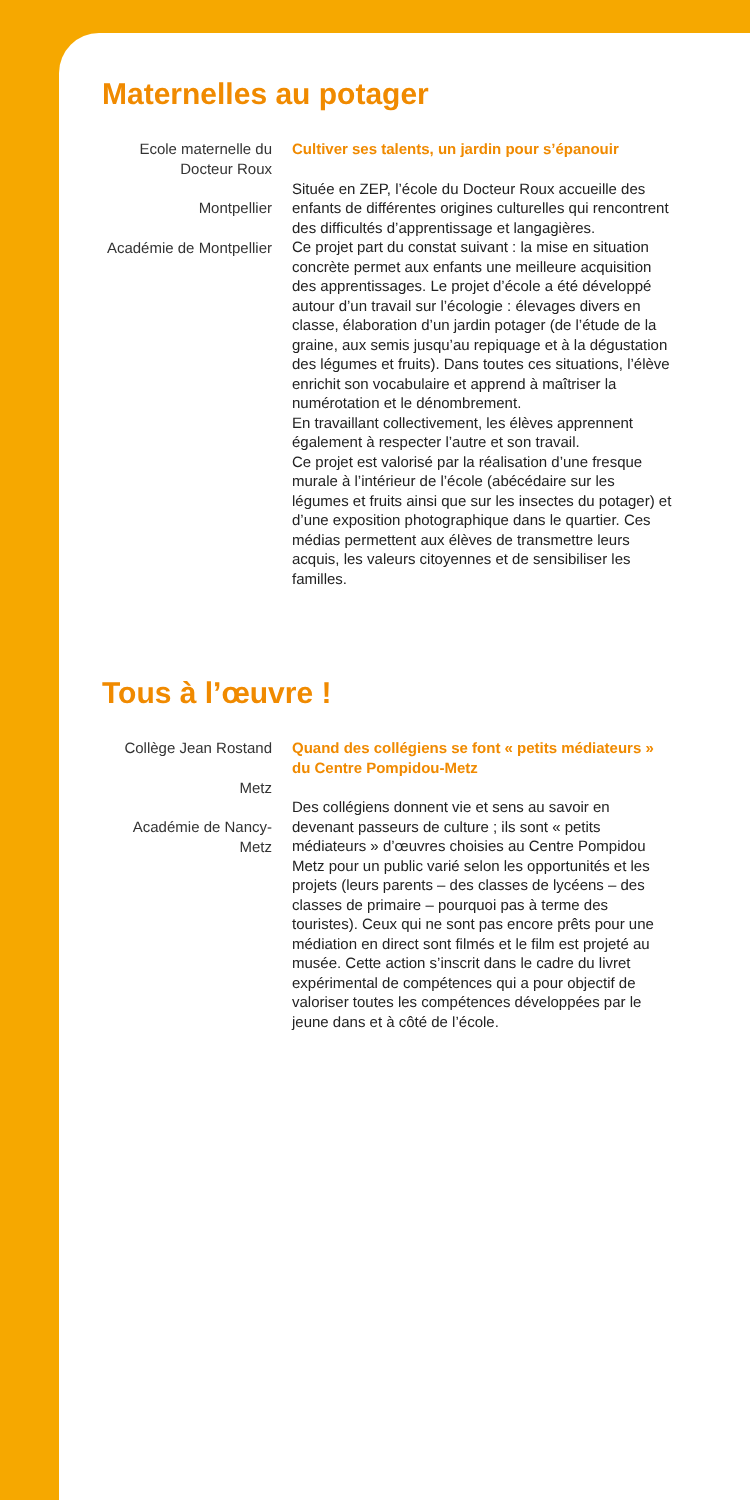Maternelles au potager
Ecole maternelle du Docteur Roux
Montpellier
Académie de Montpellier
Cultiver ses talents, un jardin pour s’épanouir
Située en ZEP, l’école du Docteur Roux accueille des enfants de différentes origines culturelles qui rencontrent des difficultés d’apprentissage et langagières.
Ce projet part du constat suivant : la mise en situation concrète permet aux enfants une meilleure acquisition des apprentissages. Le projet d’école a été développé autour d’un travail sur l’écologie : élevages divers en classe, élaboration d’un jardin potager (de l’étude de la graine, aux semis jusqu’au repiquage et à la dégustation des légumes et fruits). Dans toutes ces situations, l’élève enrichit son vocabulaire et apprend à maîtriser la numérotation et le dénombrement.
En travaillant collectivement, les élèves apprennent également à respecter l’autre et son travail.
Ce projet est valorisé par la réalisation d’une fresque murale à l’intérieur de l’école (abécédaire sur les légumes et fruits ainsi que sur les insectes du potager) et d’une exposition photographique dans le quartier. Ces médias permettent aux élèves de transmettre leurs acquis, les valeurs citoyennes et de sensibiliser les familles.
Tous à l’œuvre !
Collège Jean Rostand
Metz
Académie de Nancy-Metz
Quand des collégiens se font « petits médiateurs » du Centre Pompidou-Metz
Des collégiens donnent vie et sens au savoir en devenant passeurs de culture ; ils sont « petits médiateurs » d’œuvres choisies au Centre Pompidou Metz pour un public varié selon les opportunités et les projets (leurs parents – des classes de lycéens – des classes de primaire – pourquoi pas à terme des touristes). Ceux qui ne sont pas encore prêts pour une médiation en direct sont filmés et le film est projeté au musée. Cette action s’inscrit dans le cadre du livret expérimental de compétences qui a pour objectif de valoriser toutes les compétences développées par le jeune dans et à côté de l’école.